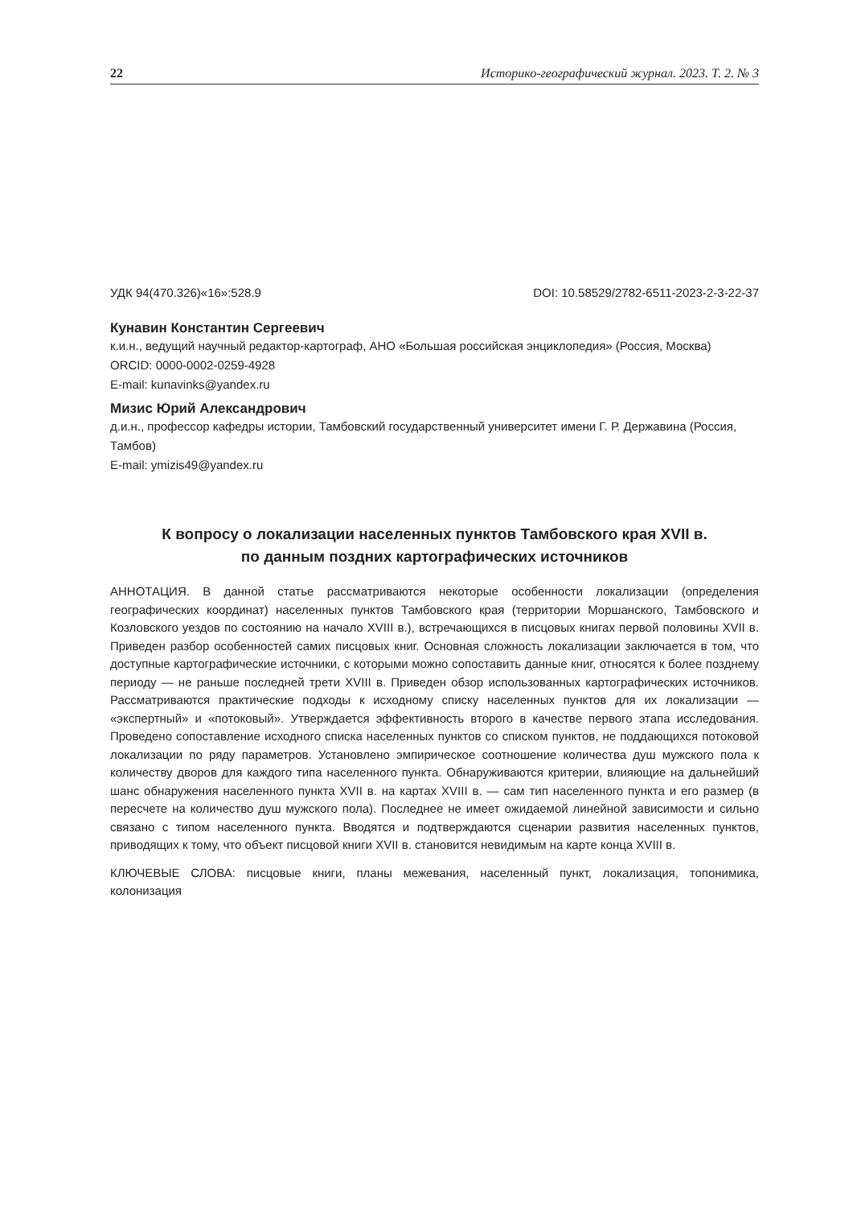22 Историко-географический журнал. 2023. Т. 2. № 3
УДК 94(470.326)«16»:528.9 DOI: 10.58529/2782-6511-2023-2-3-22-37
Кунавин Константин Сергеевич
к.и.н., ведущий научный редактор-картограф, АНО «Большая российская энциклопедия» (Россия, Москва)
ORCID: 0000-0002-0259-4928
E-mail: kunavinks@yandex.ru
Мизис Юрий Александрович
д.и.н., профессор кафедры истории, Тамбовский государственный университет имени Г. Р. Державина (Россия, Тамбов)
E-mail: ymizis49@yandex.ru
К вопросу о локализации населенных пунктов Тамбовского края XVII в.
по данным поздних картографических источников
АННОТАЦИЯ. В данной статье рассматриваются некоторые особенности локализации (определения географических координат) населенных пунктов Тамбовского края (территории Моршанского, Тамбовского и Козловского уездов по состоянию на начало XVIII в.), встречающихся в писцовых книгах первой половины XVII в. Приведен разбор особенностей самих писцовых книг. Основная сложность локализации заключается в том, что доступные картографические источники, с которыми можно сопоставить данные книг, относятся к более позднему периоду — не раньше последней трети XVIII в. Приведен обзор использованных картографических источников. Рассматриваются практические подходы к исходному списку населенных пунктов для их локализации — «экспертный» и «потоковый». Утверждается эффективность второго в качестве первого этапа исследования. Проведено сопоставление исходного списка населенных пунктов со списком пунктов, не поддающихся потоковой локализации по ряду параметров. Установлено эмпирическое соотношение количества душ мужского пола к количеству дворов для каждого типа населенного пункта. Обнаруживаются критерии, влияющие на дальнейший шанс обнаружения населенного пункта XVII в. на картах XVIII в. — сам тип населенного пункта и его размер (в пересчете на количество душ мужского пола). Последнее не имеет ожидаемой линейной зависимости и сильно связано с типом населенного пункта. Вводятся и подтверждаются сценарии развития населенных пунктов, приводящих к тому, что объект писцовой книги XVII в. становится невидимым на карте конца XVIII в.
КЛЮЧЕВЫЕ СЛОВА: писцовые книги, планы межевания, населенный пункт, локализация, топонимика, колонизация